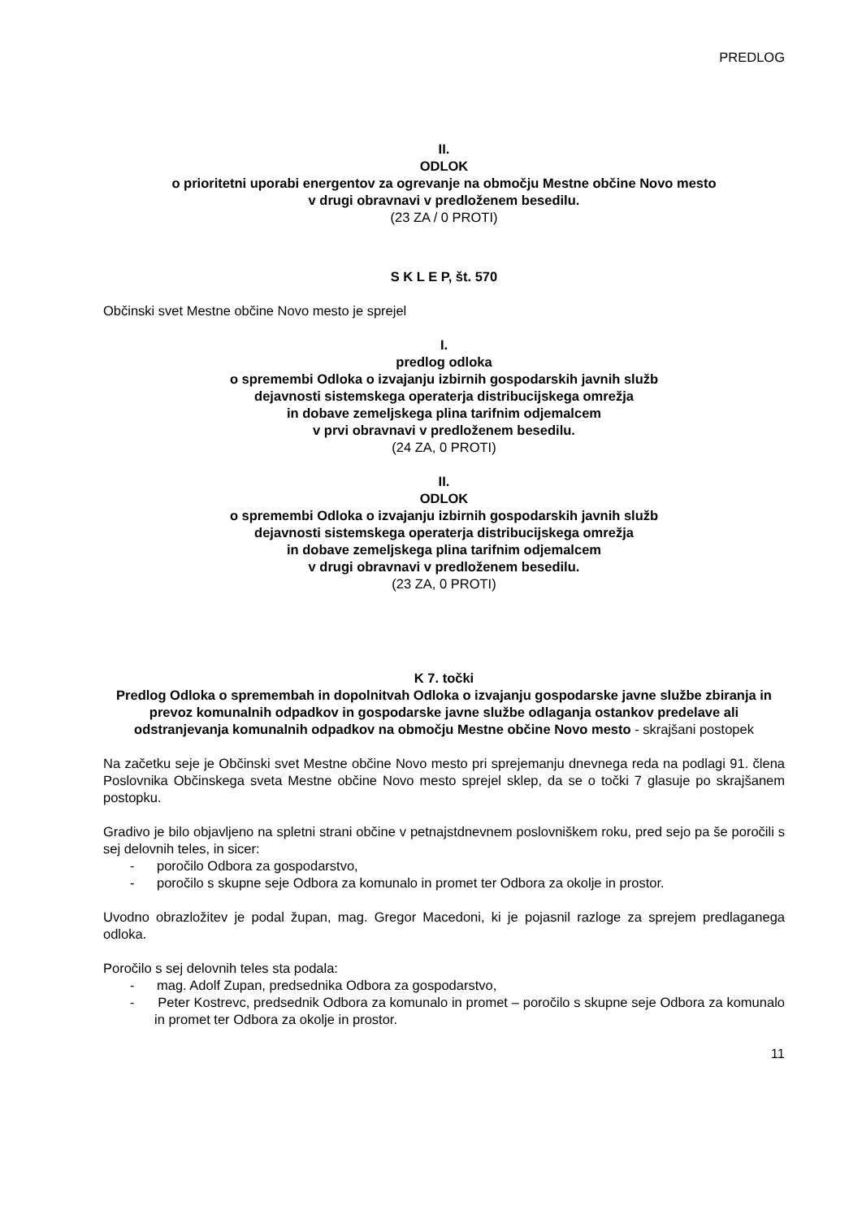PREDLOG
II.
ODLOK
o prioritetni uporabi energentov za ogrevanje na območju Mestne občine Novo mesto
v drugi obravnavi v predloženem besedilu.
(23 ZA / 0 PROTI)
S K L E P, št. 570
Občinski svet Mestne občine Novo mesto je sprejel
I.
predlog odloka
o spremembi Odloka o izvajanju izbirnih gospodarskih javnih služb
dejavnosti sistemskega operaterja distribucijskega omrežja
in dobave zemeljskega plina tarifnim odjemalcem
v prvi obravnavi v predloženem besedilu.
(24 ZA, 0 PROTI)
II.
ODLOK
o spremembi Odloka o izvajanju izbirnih gospodarskih javnih služb
dejavnosti sistemskega operaterja distribucijskega omrežja
in dobave zemeljskega plina tarifnim odjemalcem
v drugi obravnavi v predloženem besedilu.
(23 ZA, 0 PROTI)
K 7. točki
Predlog Odloka o spremembah in dopolnitvah Odloka o izvajanju gospodarske javne službe zbiranja in prevoz komunalnih odpadkov in gospodarske javne službe odlaganja ostankov predelave ali odstranjevanja komunalnih odpadkov na območju Mestne občine Novo mesto - skrajšani postopek
Na začetku seje je Občinski svet Mestne občine Novo mesto pri sprejemanju dnevnega reda na podlagi 91. člena Poslovnika Občinskega sveta Mestne občine Novo mesto sprejel sklep, da se o točki 7 glasuje po skrajšanem postopku.
Gradivo je bilo objavljeno na spletni strani občine v petnajstdnevnem poslovniškem roku, pred sejo pa še poročili s sej delovnih teles, in sicer:
- poročilo Odbora za gospodarstvo,
- poročilo s skupne seje Odbora za komunalo in promet ter Odbora za okolje in prostor.
Uvodno obrazložitev je podal župan, mag. Gregor Macedoni, ki je pojasnil razloge za sprejem predlaganega odloka.
Poročilo s sej delovnih teles sta podala:
- mag. Adolf Zupan, predsednika Odbora za gospodarstvo,
- Peter Kostrevc, predsednik Odbora za komunalo in promet – poročilo s skupne seje Odbora za komunalo in promet ter Odbora za okolje in prostor.
11